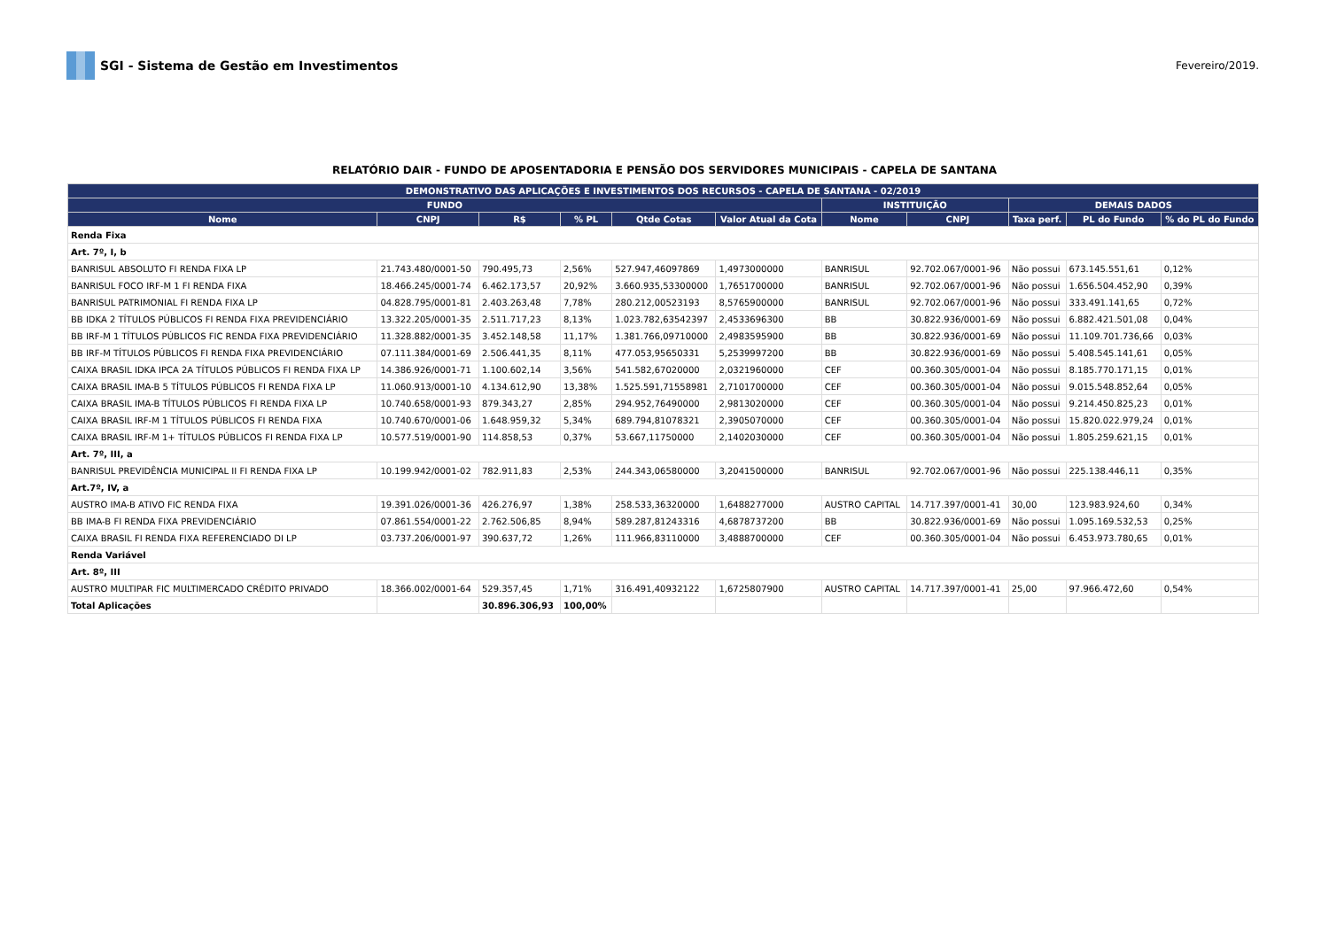SGI - Sistema de Gestão em Investimentos
Fevereiro/2019.
RELATÓRIO DAIR - FUNDO DE APOSENTADORIA E PENSÃO DOS SERVIDORES MUNICIPAIS - CAPELA DE SANTANA
| DEMONSTRATIVO DAS APLICAÇÕES E INVESTIMENTOS DOS RECURSOS - CAPELA DE SANTANA - 02/2019 | | | | | | | | | | |
| --- | --- | --- | --- | --- | --- | --- | --- | --- | --- | --- |
| FUNDO | | | | | | INSTITUIÇÃO | | DEMAIS DADOS | | |
| Nome | CNPJ | R$ | % PL | Qtde Cotas | Valor Atual da Cota | Nome | CNPJ | Taxa perf. | PL do Fundo | % do PL do Fundo |
| Renda Fixa | | | | | | | | | | |
| Art. 7º, I, b | | | | | | | | | | |
| BANRISUL ABSOLUTO FI RENDA FIXA LP | 21.743.480/0001-50 | 790.495,73 | 2,56% | 527.947,46097869 | 1,4973000000 | BANRISUL | 92.702.067/0001-96 | Não possui | 673.145.551,61 | 0,12% |
| BANRISUL FOCO IRF-M 1 FI RENDA FIXA | 18.466.245/0001-74 | 6.462.173,57 | 20,92% | 3.660.935,53300000 | 1,7651700000 | BANRISUL | 92.702.067/0001-96 | Não possui | 1.656.504.452,90 | 0,39% |
| BANRISUL PATRIMONIAL FI RENDA FIXA LP | 04.828.795/0001-81 | 2.403.263,48 | 7,78% | 280.212,00523193 | 8,5765900000 | BANRISUL | 92.702.067/0001-96 | Não possui | 333.491.141,65 | 0,72% |
| BB IDKA 2 TÍTULOS PÚBLICOS FI RENDA FIXA PREVIDENCIÁRIO | 13.322.205/0001-35 | 2.511.717,23 | 8,13% | 1.023.782,63542397 | 2,4533696300 | BB | 30.822.936/0001-69 | Não possui | 6.882.421.501,08 | 0,04% |
| BB IRF-M 1 TÍTULOS PÚBLICOS FIC RENDA FIXA PREVIDENCIÁRIO | 11.328.882/0001-35 | 3.452.148,58 | 11,17% | 1.381.766,09710000 | 2,4983595900 | BB | 30.822.936/0001-69 | Não possui | 11.109.701.736,66 | 0,03% |
| BB IRF-M TÍTULOS PÚBLICOS FI RENDA FIXA PREVIDENCIÁRIO | 07.111.384/0001-69 | 2.506.441,35 | 8,11% | 477.053,95650331 | 5,2539997200 | BB | 30.822.936/0001-69 | Não possui | 5.408.545.141,61 | 0,05% |
| CAIXA BRASIL IDKA IPCA 2A TÍTULOS PÚBLICOS FI RENDA FIXA LP | 14.386.926/0001-71 | 1.100.602,14 | 3,56% | 541.582,67020000 | 2,0321960000 | CEF | 00.360.305/0001-04 | Não possui | 8.185.770.171,15 | 0,01% |
| CAIXA BRASIL IMA-B 5 TÍTULOS PÚBLICOS FI RENDA FIXA LP | 11.060.913/0001-10 | 4.134.612,90 | 13,38% | 1.525.591,71558981 | 2,7101700000 | CEF | 00.360.305/0001-04 | Não possui | 9.015.548.852,64 | 0,05% |
| CAIXA BRASIL IMA-B TÍTULOS PÚBLICOS FI RENDA FIXA LP | 10.740.658/0001-93 | 879.343,27 | 2,85% | 294.952,76490000 | 2,9813020000 | CEF | 00.360.305/0001-04 | Não possui | 9.214.450.825,23 | 0,01% |
| CAIXA BRASIL IRF-M 1 TÍTULOS PÚBLICOS FI RENDA FIXA | 10.740.670/0001-06 | 1.648.959,32 | 5,34% | 689.794,81078321 | 2,3905070000 | CEF | 00.360.305/0001-04 | Não possui | 15.820.022.979,24 | 0,01% |
| CAIXA BRASIL IRF-M 1+ TÍTULOS PÚBLICOS FI RENDA FIXA LP | 10.577.519/0001-90 | 114.858,53 | 0,37% | 53.667,11750000 | 2,1402030000 | CEF | 00.360.305/0001-04 | Não possui | 1.805.259.621,15 | 0,01% |
| Art. 7º, III, a | | | | | | | | | | |
| BANRISUL PREVIDÊNCIA MUNICIPAL II FI RENDA FIXA LP | 10.199.942/0001-02 | 782.911,83 | 2,53% | 244.343,06580000 | 3,2041500000 | BANRISUL | 92.702.067/0001-96 | Não possui | 225.138.446,11 | 0,35% |
| Art.7º, IV, a | | | | | | | | | | |
| AUSTRO IMA-B ATIVO FIC RENDA FIXA | 19.391.026/0001-36 | 426.276,97 | 1,38% | 258.533,36320000 | 1,6488277000 | AUSTRO CAPITAL | 14.717.397/0001-41 | 30,00 | 123.983.924,60 | 0,34% |
| BB IMA-B FI RENDA FIXA PREVIDENCIÁRIO | 07.861.554/0001-22 | 2.762.506,85 | 8,94% | 589.287,81243316 | 4,6878737200 | BB | 30.822.936/0001-69 | Não possui | 1.095.169.532,53 | 0,25% |
| CAIXA BRASIL FI RENDA FIXA REFERENCIADO DI LP | 03.737.206/0001-97 | 390.637,72 | 1,26% | 111.966,83110000 | 3,4888700000 | CEF | 00.360.305/0001-04 | Não possui | 6.453.973.780,65 | 0,01% |
| Renda Variável | | | | | | | | | | |
| Art. 8º, III | | | | | | | | | | |
| AUSTRO MULTIPAR FIC MULTIMERCADO CRÉDITO PRIVADO | 18.366.002/0001-64 | 529.357,45 | 1,71% | 316.491,40932122 | 1,6725807900 | AUSTRO CAPITAL | 14.717.397/0001-41 | 25,00 | 97.966.472,60 | 0,54% |
| Total Aplicações | | 30.896.306,93 | 100,00% | | | | | | | |